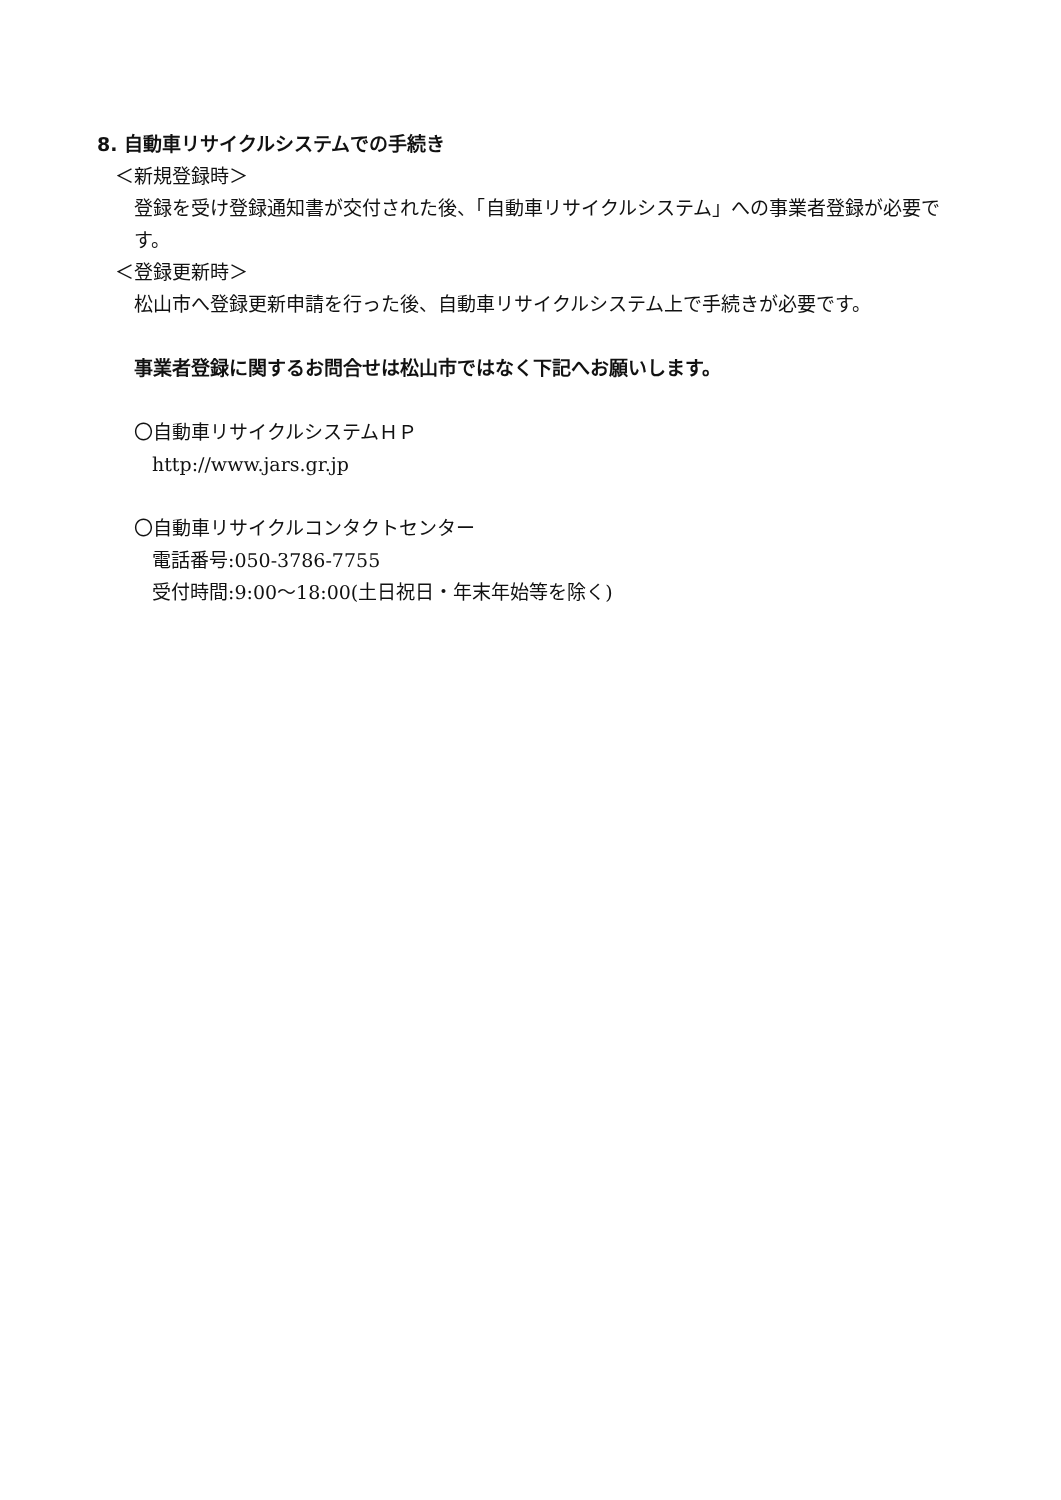8. 自動車リサイクルシステムでの手続き
＜新規登録時＞
登録を受け登録通知書が交付された後、「自動車リサイクルシステム」への事業者登録が必要です。
＜登録更新時＞
松山市へ登録更新申請を行った後、自動車リサイクルシステム上で手続きが必要です。
事業者登録に関するお問合せは松山市ではなく下記へお願いします。
〇自動車リサイクルシステムＨＰ
http://www.jars.gr.jp
〇自動車リサイクルコンタクトセンター
電話番号:050-3786-7755
受付時間:9:00～18:00(土日祝日・年末年始等を除く)